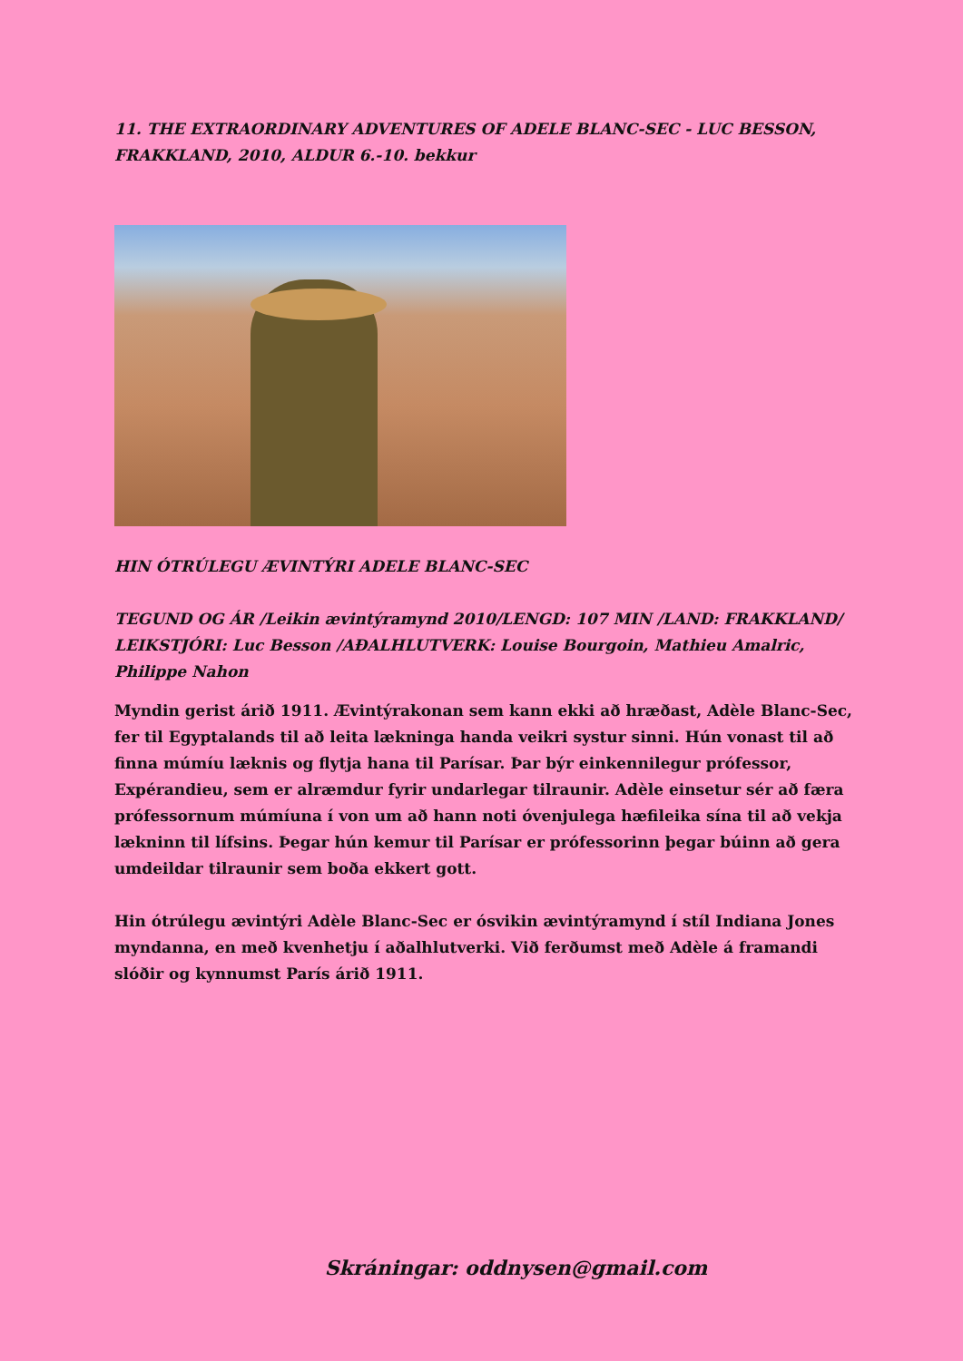11. THE EXTRAORDINARY ADVENTURES OF ADELE BLANC-SEC - LUC BESSON, FRAKKLAND, 2010, ALDUR 6.-10. bekkur
HIN ÓTRÚLEGU ÆVINTÝRI ADELE BLANC-SEC
TEGUND OG ÁR /Leikin ævintýramynd 2010/LENGD: 107 MIN /LAND: FRAKKLAND/ LEIKSTJÓRI: Luc Besson /AÐALHLUTVERK: Louise Bourgoin, Mathieu Amalric, Philippe Nahon
Myndin gerist árið 1911. Ævintýrakonan sem kann ekki að hræðast, Adèle Blanc-Sec, fer til Egyptalands til að leita lækninga handa veikri systur sinni. Hún vonast til að finna múmíu læknis og flytja hana til Parísar. Þar býr einkennilegur prófessor, Expérandieu, sem er alræmdur fyrir undarlegar tilraunir. Adèle einsetur sér að færa prófessornum múmíuna í von um að hann noti óvenjulega hæfileika sína til að vekja lækninn til lífsins. Þegar hún kemur til Parísar er prófessorinn þegar búinn að gera umdeildar tilraunir sem boða ekkert gott.
Hin ótrúlegu ævintýri Adèle Blanc-Sec er ósvikin ævintýramynd í stíl Indiana Jones myndanna, en með kvenhetju í aðalhlutverki. Við ferðumst með Adèle á framandi slóðir og kynnumst París árið 1911.
Skráningar: oddnysen@gmail.com